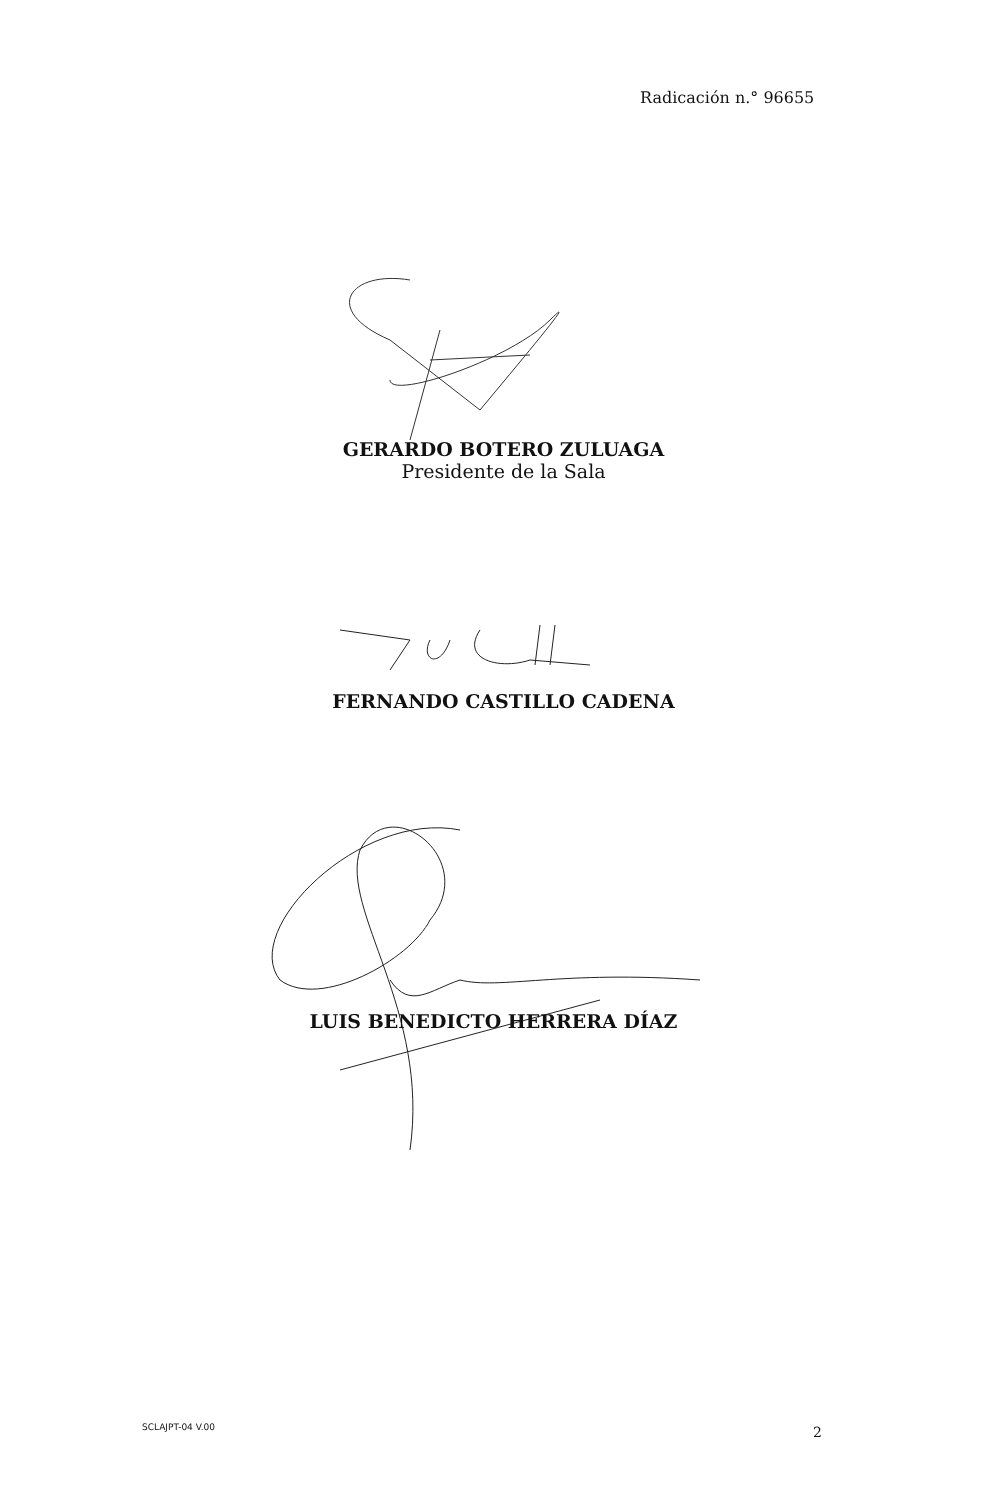Radicación n.° 96655
GERARDO BOTERO ZULUAGA
Presidente de la Sala
FERNANDO CASTILLO CADENA
LUIS BENEDICTO HERRERA DÍAZ
SCLAJPT-04 V.00 2